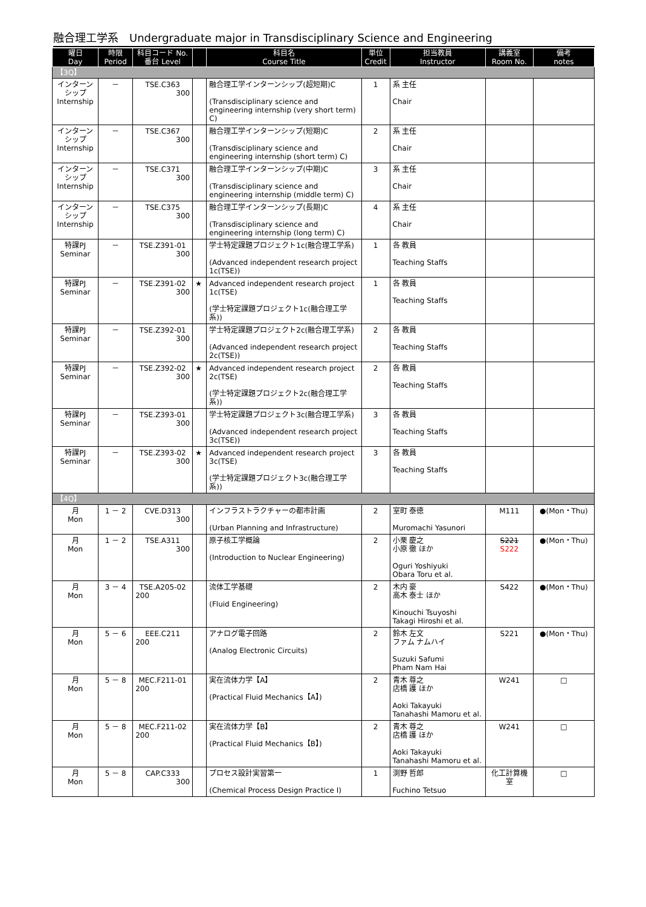融合理工学系　Undergraduate major in Transdisciplinary Science and Engineering
| 曜日 Day | 時限 Period | 科目コード No. 番台 Level | | 科目名 Course Title | 単位 Credit | 担当教員 Instructor | 講義室 Room No. | 備考 notes |
| --- | --- | --- | --- | --- | --- | --- | --- | --- |
| 【3Q】 | | | | | | | | |
| インターン シップ Internship | － | TSE.C363 300 | | 融合理工学インターンシップ(超短期)C (Transdisciplinary science and engineering internship (very short term) C) | 1 | 系 主任 Chair | | |
| インターン シップ Internship | － | TSE.C367 300 | | 融合理工学インターンシップ(短期)C (Transdisciplinary science and engineering internship (short term) C) | 2 | 系 主任 Chair | | |
| インターン シップ Internship | － | TSE.C371 300 | | 融合理工学インターンシップ(中期)C (Transdisciplinary science and engineering internship (middle term) C) | 3 | 系 主任 Chair | | |
| インターン シップ Internship | － | TSE.C375 300 | | 融合理工学インターンシップ(長期)C (Transdisciplinary science and engineering internship (long term) C) | 4 | 系 主任 Chair | | |
| 特課PJ Seminar | － | TSE.Z391-01 300 | | 学士特定課題プロジェクト1c(融合理工学系) (Advanced independent research project 1c(TSE)) | 1 | 各 教員 Teaching Staffs | | |
| 特課PJ Seminar | － | TSE.Z391-02 300 | ★ | Advanced independent research project 1c(TSE) (学士特定課題プロジェクト1c(融合理工学系)) | 1 | 各 教員 Teaching Staffs | | |
| 特課PJ Seminar | － | TSE.Z392-01 300 | | 学士特定課題プロジェクト2c(融合理工学系) (Advanced independent research project 2c(TSE)) | 2 | 各 教員 Teaching Staffs | | |
| 特課PJ Seminar | － | TSE.Z392-02 300 | ★ | Advanced independent research project 2c(TSE) (学士特定課題プロジェクト2c(融合理工学系)) | 2 | 各 教員 Teaching Staffs | | |
| 特課PJ Seminar | － | TSE.Z393-01 300 | | 学士特定課題プロジェクト3c(融合理工学系) (Advanced independent research project 3c(TSE)) | 3 | 各 教員 Teaching Staffs | | |
| 特課PJ Seminar | － | TSE.Z393-02 300 | ★ | Advanced independent research project 3c(TSE) (学士特定課題プロジェクト3c(融合理工学系)) | 3 | 各 教員 Teaching Staffs | | |
| 【4Q】 | | | | | | | | |
| 月 Mon | 1 － 2 | CVE.D313 300 | | インフラストラクチャーの都市計画 (Urban Planning and Infrastructure) | 2 | 室町 泰徳 Muromachi Yasunori | M111 | ●(Mon・Thu) |
| 月 Mon | 1 － 2 | TSE.A311 300 | | 原子核工学概論 (Introduction to Nuclear Engineering) | 2 | 小栗 慶之 小原 徹 ほか Oguri Yoshiyuki Obara Toru et al. | S221 S222 | ●(Mon・Thu) |
| 月 Mon | 3 － 4 | TSE.A205-02 200 | | 流体工学基礎 (Fluid Engineering) | 2 | 木内 豪 高木 泰士 ほか Kinouchi Tsuyoshi Takagi Hiroshi et al. | S422 | ●(Mon・Thu) |
| 月 Mon | 5 － 6 | EEE.C211 200 | | アナログ電子回路 (Analog Electronic Circuits) | 2 | 鈴木 左文 ファム ナムハイ Suzuki Safumi Pham Nam Hai | S221 | ●(Mon・Thu) |
| 月 Mon | 5 － 8 | MEC.F211-01 200 | | 実在流体力学【A】 (Practical Fluid Mechanics【A】) | 2 | 青木 尊之 店橋 護 ほか Aoki Takayuki Tanahashi Mamoru et al. | W241 | □ |
| 月 Mon | 5 － 8 | MEC.F211-02 200 | | 実在流体力学【B】 (Practical Fluid Mechanics【B】) | 2 | 青木 尊之 店橋 護 ほか Aoki Takayuki Tanahashi Mamoru et al. | W241 | □ |
| 月 Mon | 5 － 8 | CAP.C333 300 | | プロセス設計実習第一 (Chemical Process Design Practice I) | 1 | 渕野 哲郎 Fuchino Tetsuo | 化工計算機室 | □ |